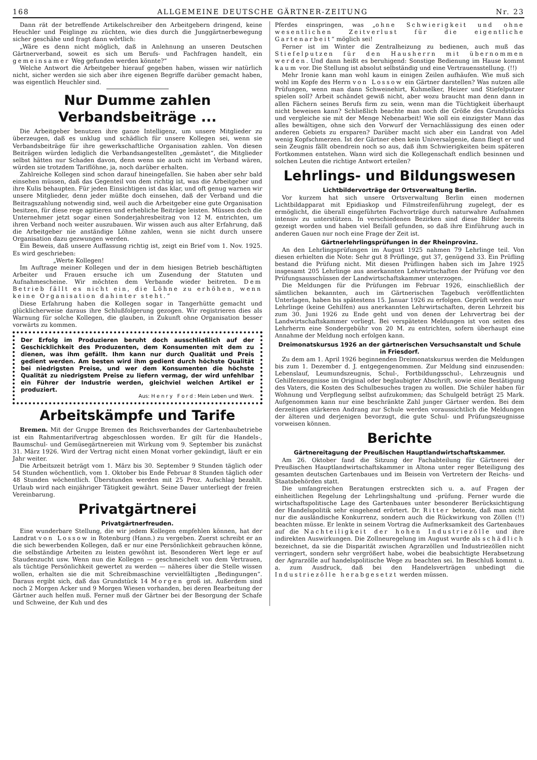168 ALLGEMEINE DEUTSCHE GÄRTNER-ZEITUNG Nr. 23
Dann rät der betreffende Artikelschreiber den Arbeitgebern dringend, keine Heuchler und Feiglinge zu züchten, wie dies durch die Junggärtnerbewegung sicher geschähe und fragt dann wörtlich:
„Wäre es denn nicht möglich, daß in Anlehnung an unseren Deutschen Gärtnerverband, soweit es sich um Berufs- und Fachfragen handelt, ein gemeinsamer Weg gefunden werden könnte?“
Welche Antwort die Arbeitgeber hierauf gegeben haben, wissen wir natürlich nicht, sicher werden sie sich aber ihre eigenen Begriffe darüber gemacht haben, was eigentlich Heuchler sind.
Nur Dumme zahlen Verbandsbeiträge ...
Die Arbeitgeber benutzen ihre ganze Intelligenz, um unsere Mitglieder zu überzeugen, daß es unklug und schädlich für unsere Kollegen sei, wenn sie Verbandsbeiträge für ihre gewerkschaftliche Organisation zahlen. Von diesen Beiträgen würden lediglich die Verbandsangestellten „gemästet“, die Mitglieder selbst hätten nur Schaden davon, denn wenn sie auch nicht im Verband wären, würden sie trotzdem Tariflöhne, ja, noch darüber erhalten.
Zahlreiche Kollegen sind schon darauf hineingefallen. Sie haben aber sehr bald einsehen müssen, daß das Gegenteil von dem richtig ist, was die Arbeitgeber und ihre Kulis behaupten. Für jeden Einsichtigen ist das klar, und oft genug warnen wir unsere Mitglieder, denn jeder müßte doch einsehen, daß der Verband und die Beitragszahlung notwendig sind, weil auch die Arbeitgeber eine gute Organisation besitzen, für diese rege agitieren und erhebliche Beiträge leisten. Müssen doch die Unternehmer jetzt sogar einen Sonderjahresbeitrag von 12 M. entrichten, um ihren Verband noch weiter auszubauen. Wir wissen auch aus alter Erfahrung, daß die Arbeitgeber nie anständige Löhne zahlen, wenn sie nicht durch unsere Organisation dazu gezwungen werden.
Ein Beweis, daß unsere Auffassung richtig ist, zeigt ein Brief vom 1. Nov. 1925. Es wird geschrieben:
„Werte Kollegen!
Im Auftrage meiner Kollegen und der in dem hiesigen Betrieb beschäftigten Arbeiter und Frauen ersuche ich um Zusendung der Statuten und Aufnahmescheine. Wir möchten dem Verbande wieder beitreten. Dem Betrieb fällt es nicht ein, die Löhne zu erhöhen, wenn keine Organisation dahinter steht.“
Diese Erfahrung haben die Kollegen sogar in Tangerhütte gemacht und glücklicherweise daraus ihre Schlußfolgerung gezogen. Wir registrieren dies als Warnung für solche Kollegen, die glauben, in Zukunft ohne Organisation besser vorwärts zu kommen.
Der Erfolg im Produzieren beruht doch ausschließlich auf der Geschicklichkeit des Produzenten, dem Konsumenten mit dem zu dienen, was ihm gefällt. Ihm kann nur durch Qualität und Preis gedient werden. Am besten wird ihm gedient durch höchste Qualität bei niedrigsten Preise, und wer dem Konsumenten die höchste Qualität zu niedrigstem Preise zu liefern vermag, der wird unfehlbar ein Führer der Industrie werden, gleichviel welchen Artikel er produziert.
Aus: Henry Ford: Mein Leben und Werk.
Arbeitskämpfe und Tarife
Bremen. Mit der Gruppe Bremen des Reichsverbandes der Gartenbaubetriebe ist ein Rahmentarifvertrag abgeschlossen worden. Er gilt für die Handels-, Baumschul- und Gemüsegärtnereien mit Wirkung vom 9. September bis zunächst 31. März 1926. Wird der Vertrag nicht einen Monat vorher gekündigt, läuft er ein Jahr weiter.
Die Arbeitszeit beträgt vom 1. März bis 30. September 9 Stunden täglich oder 54 Stunden wöchentlich, vom 1. Oktober bis Ende Februar 8 Stunden täglich oder 48 Stunden wöchentlich. Überstunden werden mit 25 Proz. Aufschlag bezahlt. Urlaub wird nach einjähriger Tätigkeit gewährt. Seine Dauer unterliegt der freien Vereinbarung.
Privatgärtnerei
Privatgärtnerfreuden.
Eine wunderbare Stellung, die wir jedem Kollegen empfehlen können, hat der Landrat von Lossow in Rotenburg (Hann.) zu vergeben. Zuerst schreibt er an die sich bewerbenden Kollegen, daß er nur eine Persönlichkeit gebrauchen könne, die selbständige Arbeiten zu leisten gewöhnt ist. Besonderen Wert lege er auf Staudenzucht usw. Wenn nun die Kollegen — geschmeichelt von dem Vertrauen, als tüchtige Persönlichkeit gewertet zu werden — näheres über die Stelle wissen wollen, erhalten sie die mit Schreibmaschine vervielfältigten „Bedingungen“. Daraus ergibt sich, daß das Grundstück 14 Morgen groß ist. Außerdem sind noch 2 Morgen Acker und 9 Morgen Wiesen vorhanden, bei deren Bearbeitung der Gärtner auch helfen muß. Ferner muß der Gärtner bei der Besorgung der Schafe und Schweine, der Kuh und des
Pferdes einspringen, was „ohne Schwierigkeit und ohne wesentlichen Zeitverlust für die eigentliche Gartenarbeit“ möglich sei!
Ferner ist im Winter die Zentralheizung zu bedienen, auch muß das Stiefelputzen für den Hausherrn mit übernommen werden. Und dann heißt es beruhigend: Sonstige Bedienung im Hause kommt kaum vor. Die Stellung ist absolut selbständig und eine Vertrauensstellung. (!!)
Mehr Ironie kann man wohl kaum in einigen Zeilen aufhäufen. Wie muß sich wohl im Kopfe des Herrn von Lossow ein Gärtner darstellen? Was nutzen alle Prüfungen, wenn man dann Schweinehirt, Kuhmelker, Heizer und Stiefelputzer spielen soll? Arbeit schändet gewiß nicht, aber wozu braucht man denn dann in allen Fächern seines Berufs firm zu sein, wenn man die Tüchtigkeit überhaupt nicht beweisen kann? Schließlich beachte man noch die Größe des Grundstücks und vergleiche sie mit der Menge Nebenarbeit! Wie soll ein einzigster Mann das alles bewältigen, ohne sich den Vorwurf der Vernachlässigung des einen oder anderen Gebiets zu ersparen? Darüber macht sich aber ein Landrat von Adel wenig Kopfschmerzen. Ist der Gärtner eben kein Universalgenie, dann fliegt er und sein Zeugnis fällt obendrein noch so aus, daß ihm Schwierigkeiten beim späteren Fortkommen entstehen. Wann wird sich die Kollegenschaft endlich besinnen und solchen Leuten die richtige Antwort erteilen?
Lehrlings- und Bildungswesen
Lichtbildervorträge der Ortsverwaltung Berlin.
Vor kurzem hat sich unsere Ortsverwaltung Berlin einen modernen Lichtbildapparat mit Epidiaskop und Filmstreifenführung zugelegt, der es ermöglicht, die überall eingeführten Fachvorträge durch naturwahre Aufnahmen intensiv zu unterstützen. In verschiedenen Bezirken sind diese Bilder bereits gezeigt worden und haben viel Beifall gefunden, so daß ihre Einführung auch in anderen Gauen nur noch eine Frage der Zeit ist.
Gärtnerlehrlingsprüfungen in der Rheinprovinz.
An den Lehrlingsprüfungen im August 1925 nahmen 79 Lehrlinge teil. Von diesen erhielten die Note: Sehr gut 8 Prüflinge, gut 37, genügend 33. Ein Prüfling bestand die Prüfung nicht. Mit diesen Prüflingen haben sich im Jahre 1925 insgesamt 205 Lehrlinge aus anerkannten Lehrwirtschaften der Prüfung vor den Prüfungsausschüssen der Landwirtschaftskammer unterzogen.
Die Meldungen für die Prüfungen im Februar 1926, einschließlich der sämtlichen bekannten, auch im Gärtnerischen Tagebuch veröffentlichten Unterlagen, haben bis spätestens 15. Januar 1926 zu erfolgen. Geprüft werden nur Lehrlinge (keine Gehilfen) aus anerkannten Lehrwirtschaften, deren Lehrzeit bis zum 30. Juni 1926 zu Ende geht und von denen der Lehrvertrag bei der Landwirtschaftskammer vorliegt. Bei verspäteten Meldungen ist von seiten des Lehrherrn eine Sondergebühr von 20 M. zu entrichten, sofern überhaupt eine Annahme der Meldung noch erfolgen kann.
Dreimonatskursus 1926 an der gärtnerischen Versuchsanstalt und Schule in Friesdorf.
Zu dem am 1. April 1926 beginnenden Dreimonatskursus werden die Meldungen bis zum 1. Dezember d. J. entgegengenommen. Zur Meldung sind einzusenden: Lebenslauf, Leumundszeugnis, Schul-, Fortbildungsschul-, Lehrzeugnis und Gehilfenzeugnisse im Original oder beglaubigter Abschrift, sowie eine Bestätigung des Vaters, die Kosten des Schulbesuches tragen zu wollen. Die Schüler haben für Wohnung und Verpflegung selbst aufzukommen; das Schulgeld beträgt 25 Mark. Aufgenommen kann nur eine beschränkte Zahl junger Gärtner werden. Bei dem derzeitigen stärkeren Andrang zur Schule werden voraussichtlich die Meldungen der älteren und derjenigen bevorzugt, die gute Schul- und Prüfungszeugnisse vorweisen können.
Berichte
Gärtnereitagung der Preußischen Hauptlandwirtschaftskammer.
Am 26. Oktober fand die Sitzung der Fachabteilung für Gärtnerei der Preußischen Hauptlandwirtschaftskammer in Altona unter reger Beteiligung des gesamten deutschen Gartenbaues und im Beisein von Vertretern der Reichs- und Staatsbehörden statt.
Die umfangreichen Beratungen erstreckten sich u. a. auf Fragen der einheitlichen Regelung der Lehrlingshaltung und -prüfung. Ferner wurde die wirtschaftspolitische Lage des Gartenbaues unter besonderer Berücksichtigung der Handelspolitik sehr eingehend erörtert. Dr. Ritter betonte, daß man nicht nur die ausländische Konkurrenz, sondern auch die Rückwirkung von Zöllen (!!) beachten müsse. Er lenkte in seinem Vortrag die Aufmerksamkeit des Gartenbaues auf die Nachteiligkeit der hohen Industriezölle und ihre indirekten Auswirkungen. Die Zollneuregelung im August wurde als schädlich bezeichnet, da sie die Disparität zwischen Agrarzöllen und Industriezöllen nicht verringert, sondern sehr vergrößert habe, wobei die beabsichtigte Herabsetzung der Agrarzölle auf handelspolitische Wege zu beachten sei. Im Beschluß kommt u. a. zum Ausdruck, daß bei den Handelsverträgen unbedingt die Industriezölle herabgesetzt werden müssen.